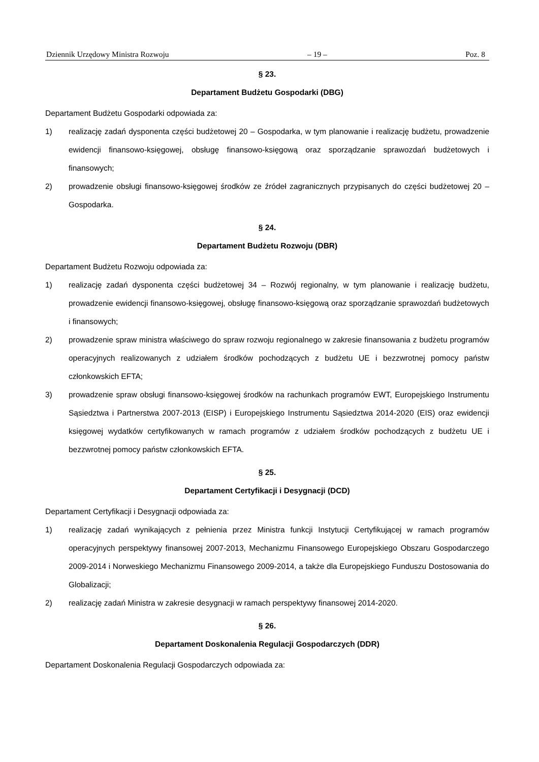Dziennik Urzędowy Ministra Rozwoju – 19 – Poz. 8
§ 23.
Departament Budżetu Gospodarki (DBG)
Departament Budżetu Gospodarki odpowiada za:
1) realizację zadań dysponenta części budżetowej 20 – Gospodarka, w tym planowanie i realizację budżetu, prowadzenie ewidencji finansowo-księgowej, obsługę finansowo-księgową oraz sporządzanie sprawozdań budżetowych i finansowych;
2) prowadzenie obsługi finansowo-księgowej środków ze źródeł zagranicznych przypisanych do części budżetowej 20 – Gospodarka.
§ 24.
Departament Budżetu Rozwoju (DBR)
Departament Budżetu Rozwoju odpowiada za:
1) realizację zadań dysponenta części budżetowej 34 – Rozwój regionalny, w tym planowanie i realizację budżetu, prowadzenie ewidencji finansowo-księgowej, obsługę finansowo-księgową oraz sporządzanie sprawozdań budżetowych i finansowych;
2) prowadzenie spraw ministra właściwego do spraw rozwoju regionalnego w zakresie finansowania z budżetu programów operacyjnych realizowanych z udziałem środków pochodzących z budżetu UE i bezzwrotnej pomocy państw członkowskich EFTA;
3) prowadzenie spraw obsługi finansowo-księgowej środków na rachunkach programów EWT, Europejskiego Instrumentu Sąsiedztwa i Partnerstwa 2007-2013 (EISP) i Europejskiego Instrumentu Sąsiedztwa 2014-2020 (EIS) oraz ewidencji księgowej wydatków certyfikowanych w ramach programów z udziałem środków pochodzących z budżetu UE i bezzwrotnej pomocy państw członkowskich EFTA.
§ 25.
Departament Certyfikacji i Desygnacji (DCD)
Departament Certyfikacji i Desygnacji odpowiada za:
1) realizację zadań wynikających z pełnienia przez Ministra funkcji Instytucji Certyfikującej w ramach programów operacyjnych perspektywy finansowej 2007-2013, Mechanizmu Finansowego Europejskiego Obszaru Gospodarczego 2009-2014 i Norweskiego Mechanizmu Finansowego 2009-2014, a także dla Europejskiego Funduszu Dostosowania do Globalizacji;
2) realizację zadań Ministra w zakresie desygnacji w ramach perspektywy finansowej 2014-2020.
§ 26.
Departament Doskonalenia Regulacji Gospodarczych (DDR)
Departament Doskonalenia Regulacji Gospodarczych odpowiada za: